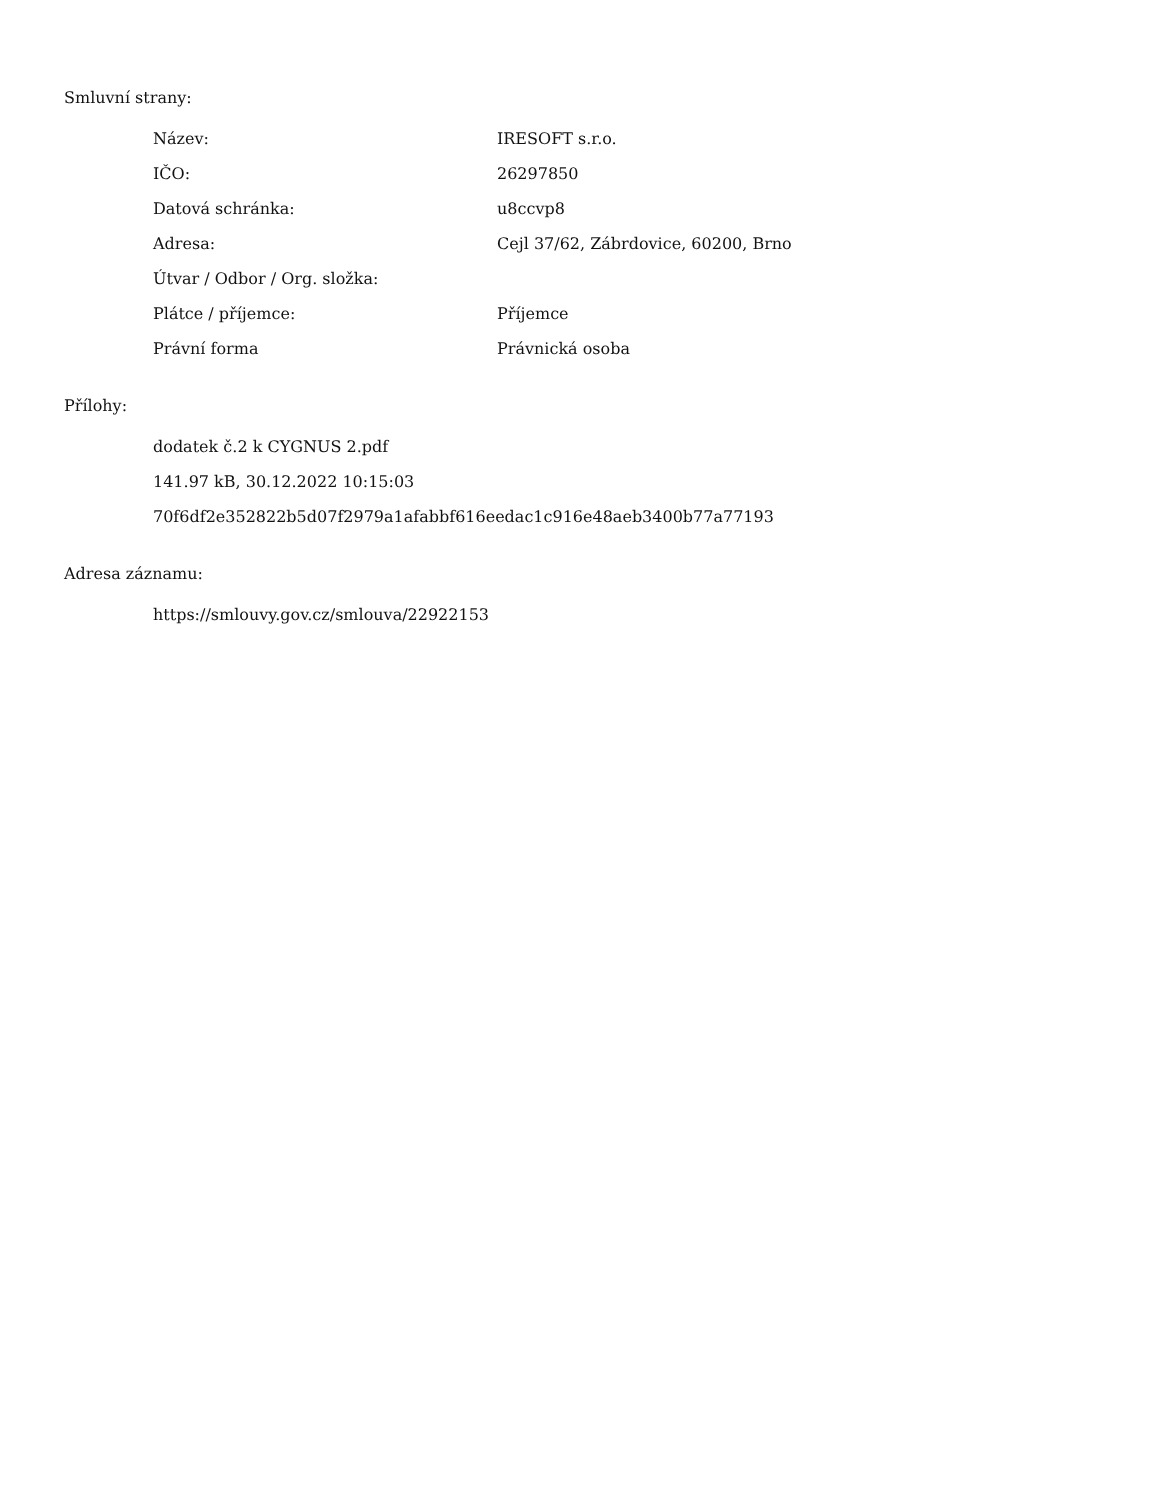Smluvní strany:
| Název: | IRESOFT s.r.o. |
| IČO: | 26297850 |
| Datová schránka: | u8ccvp8 |
| Adresa: | Cejl 37/62, Zábrdovice, 60200, Brno |
| Útvar / Odbor / Org. složka: | |
| Plátce / příjemce: | Příjemce |
| Právní forma | Právnická osoba |
Přílohy:
dodatek č.2 k CYGNUS 2.pdf
141.97 kB, 30.12.2022 10:15:03
70f6df2e352822b5d07f2979a1afabbf616eedac1c916e48aeb3400b77a77193
Adresa záznamu:
https://smlouvy.gov.cz/smlouva/22922153